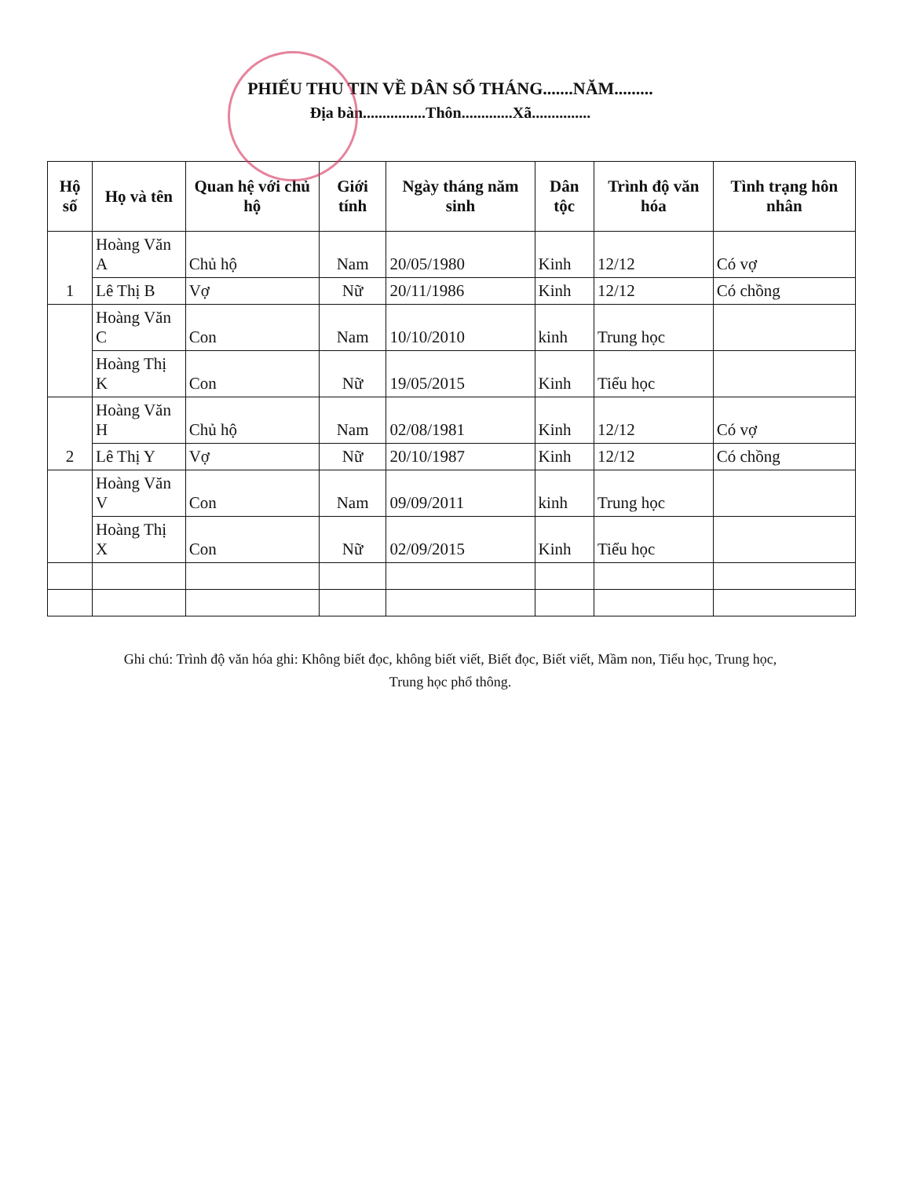PHIẾU THU TIN VỀ DÂN SỐ THÁNG.......NĂM.........
Địa bàn................Thôn.............Xã...............
| Hộ số | Họ và tên | Quan hệ với chủ hộ | Giới tính | Ngày tháng năm sinh | Dân tộc | Trình độ văn hóa | Tình trạng hôn nhân |
| --- | --- | --- | --- | --- | --- | --- | --- |
| 1 | Hoàng Văn A | Chủ hộ | Nam | 20/05/1980 | Kinh | 12/12 | Có vợ |
| | Lê Thị B | Vợ | Nữ | 20/11/1986 | Kinh | 12/12 | Có chồng |
| | Hoàng Văn C | Con | Nam | 10/10/2010 | kinh | Trung học | |
| | Hoàng Thị K | Con | Nữ | 19/05/2015 | Kinh | Tiểu học | |
| 2 | Hoàng Văn H | Chủ hộ | Nam | 02/08/1981 | Kinh | 12/12 | Có vợ |
| | Lê Thị Y | Vợ | Nữ | 20/10/1987 | Kinh | 12/12 | Có chồng |
| | Hoàng Văn V | Con | Nam | 09/09/2011 | kinh | Trung học | |
| | Hoàng Thị X | Con | Nữ | 02/09/2015 | Kinh | Tiểu học | |
Ghi chú: Trình độ văn hóa ghi: Không biết đọc, không biết viết, Biết đọc, Biết viết, Mầm non, Tiểu học, Trung học,
Trung học phổ thông.